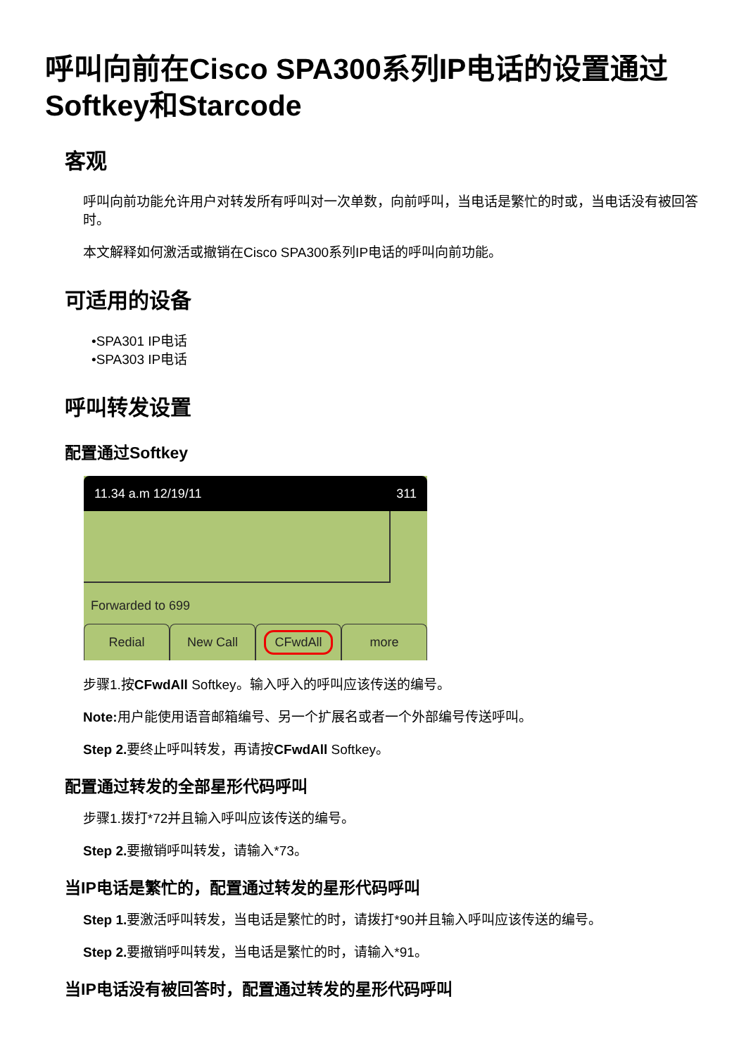呼叫向前在Cisco SPA300系列IP电话的设置通过Softkey和Starcode
客观
呼叫向前功能允许用户对转发所有呼叫对一次单数，向前呼叫，当电话是繁忙的时或，当电话没有被回答时。
本文解释如何激活或撤销在Cisco SPA300系列IP电话的呼叫向前功能。
可适用的设备
•SPA301 IP电话
•SPA303 IP电话
呼叫转发设置
配置通过Softkey
11.34 a.m 12/19/11 311
Forwarded to 699
Redial New Call
CFwdAll
more
步骤1.按CFwdAll Softkey。输入呼入的呼叫应该传送的编号。
Note: 用户能使用语音邮箱编号、另一个扩展名或者一个外部编号传送呼叫。
Step 2. 要终止呼叫转发，再请按CFwdAll Softkey。
配置通过转发的全部星形代码呼叫
步骤1.拨打*72并且输入呼叫应该传送的编号。
Step 2. 要撤销呼叫转发，请输入*73。
当IP电话是繁忙的，配置通过转发的星形代码呼叫
Step 1. 要激活呼叫转发，当电话是繁忙的时，请拨打*90并且输入呼叫应该传送的编号。
Step 2. 要撤销呼叫转发，当电话是繁忙的时，请输入*91。
当IP电话没有被回答时，配置通过转发的星形代码呼叫